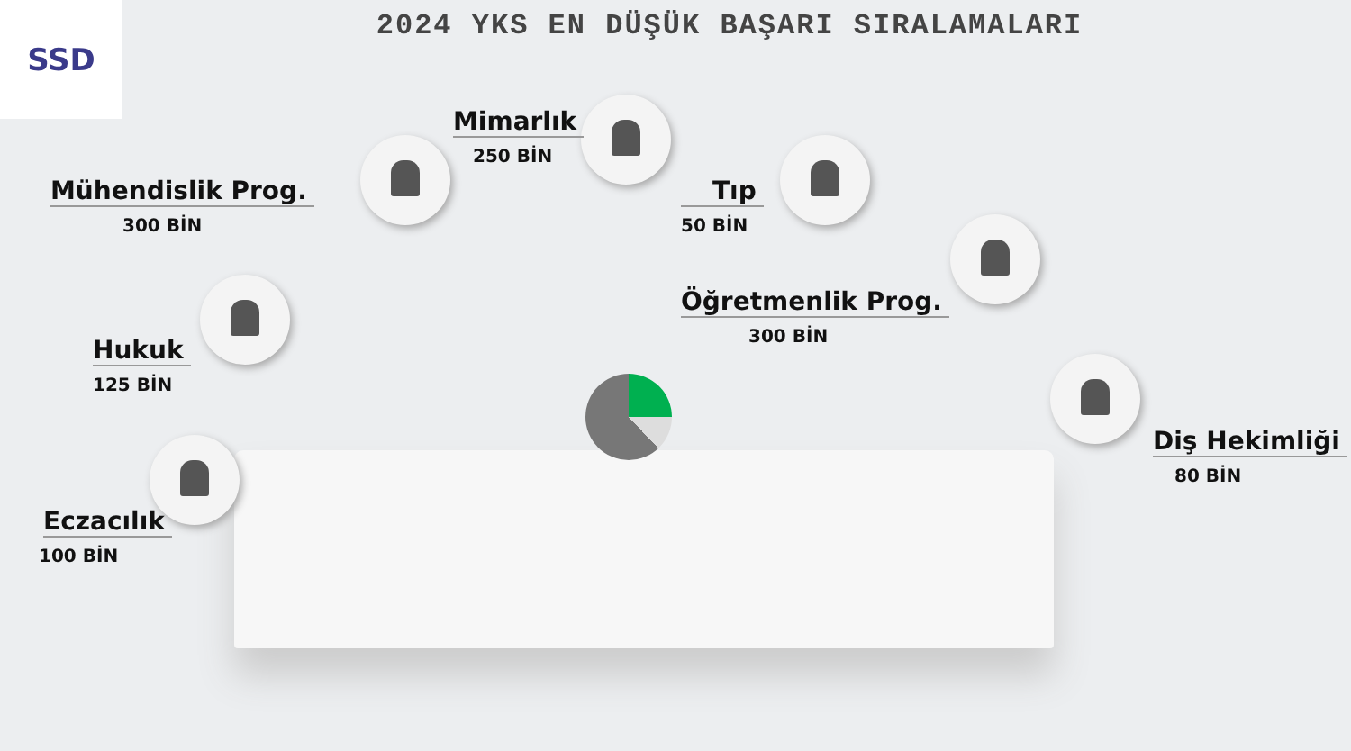SSD
2024 YKS EN DÜŞÜK BAŞARI SIRALAMALARI
Mühendislik Prog.
300 BİN
Mimarlık
250 BİN
Tıp
50 BİN
Öğretmenlik Prog.
300 BİN
Hukuk
125 BİN
Eczacılık
100 BİN
Diş Hekimliği
80 BİN